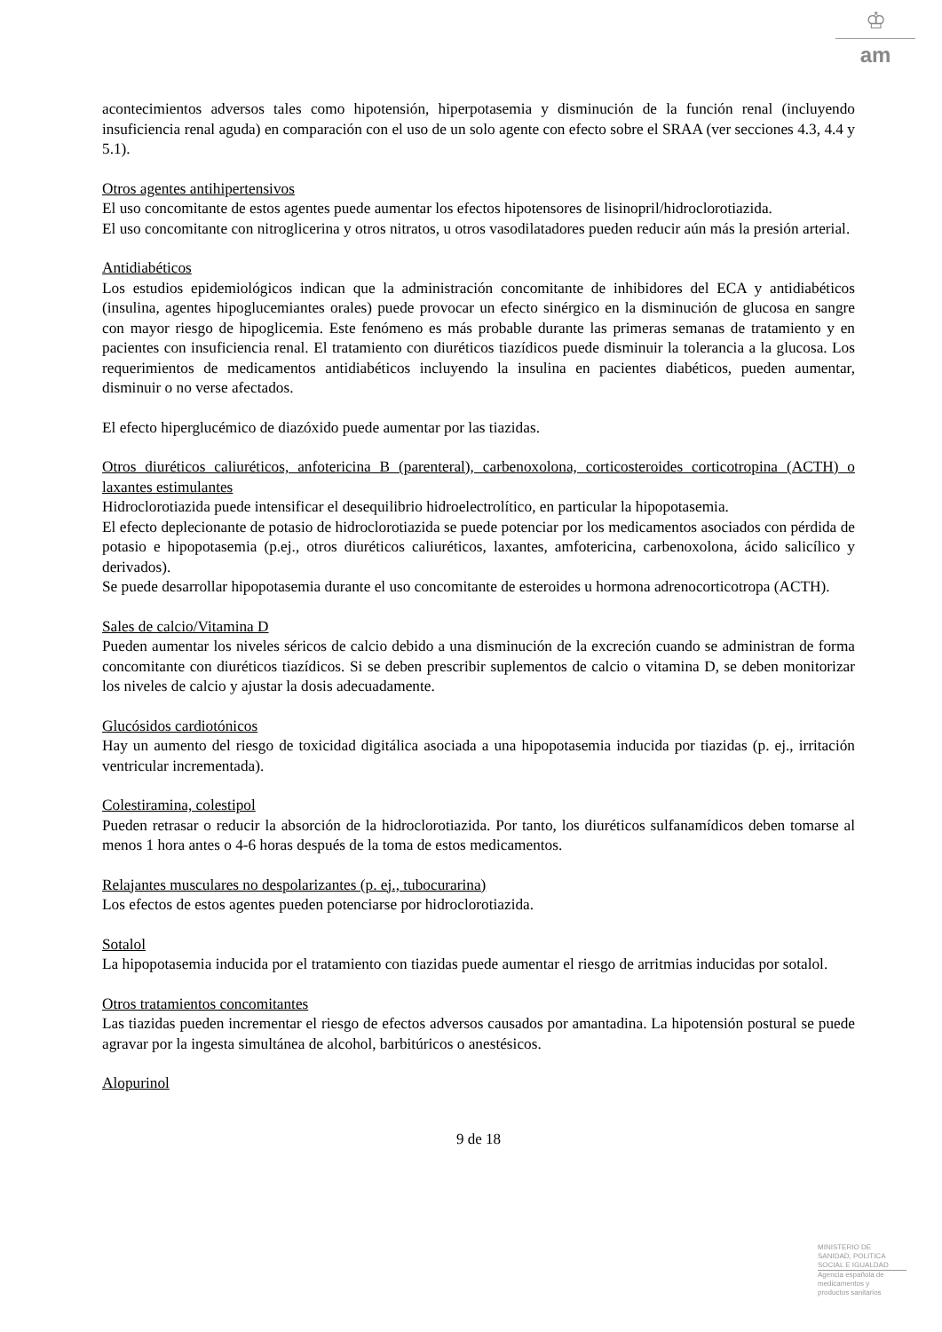♔
am
acontecimientos adversos tales como hipotensión, hiperpotasemia y disminución de la función renal (incluyendo insuficiencia renal aguda) en comparación con el uso de un solo agente con efecto sobre el SRAA (ver secciones 4.3, 4.4 y 5.1).
Otros agentes antihipertensivos
El uso concomitante de estos agentes puede aumentar los efectos hipotensores de lisinopril/hidroclorotiazida.
El uso concomitante con nitroglicerina y otros nitratos, u otros vasodilatadores pueden reducir aún más la presión arterial.
Antidiabéticos
Los estudios epidemiológicos indican que la administración concomitante de inhibidores del ECA y antidiabéticos (insulina, agentes hipoglucemiantes orales) puede provocar un efecto sinérgico en la disminución de glucosa en sangre con mayor riesgo de hipoglicemia. Este fenómeno es más probable durante las primeras semanas de tratamiento y en pacientes con insuficiencia renal. El tratamiento con diuréticos tiazídicos puede disminuir la tolerancia a la glucosa. Los requerimientos de medicamentos antidiabéticos incluyendo la insulina en pacientes diabéticos, pueden aumentar, disminuir o no verse afectados.
El efecto hiperglucémico de diazóxido puede aumentar por las tiazidas.
Otros diuréticos caliuréticos, anfotericina B (parenteral), carbenoxolona, corticosteroides corticotropina (ACTH) o laxantes estimulantes
Hidroclorotiazida puede intensificar el desequilibrio hidroelectrolítico, en particular la hipopotasemia.
El efecto deplecionante de potasio de hidroclorotiazida se puede potenciar por los medicamentos asociados con pérdida de potasio e hipopotasemia (p.ej., otros diuréticos caliuréticos, laxantes, amfotericina, carbenoxolona, ácido salicílico y derivados).
Se puede desarrollar hipopotasemia durante el uso concomitante de esteroides u hormona adrenocorticotropa (ACTH).
Sales de calcio/Vitamina D
Pueden aumentar los niveles séricos de calcio debido a una disminución de la excreción cuando se administran de forma concomitante con diuréticos tiazídicos. Si se deben prescribir suplementos de calcio o vitamina D, se deben monitorizar los niveles de calcio y ajustar la dosis adecuadamente.
Glucósidos cardiotónicos
Hay un aumento del riesgo de toxicidad digitálica asociada a una hipopotasemia inducida por tiazidas (p. ej., irritación ventricular incrementada).
Colestiramina, colestipol
Pueden retrasar o reducir la absorción de la hidroclorotiazida. Por tanto, los diuréticos sulfanamídicos deben tomarse al menos 1 hora antes o 4-6 horas después de la toma de estos medicamentos.
Relajantes musculares no despolarizantes (p. ej., tubocurarina)
Los efectos de estos agentes pueden potenciarse por hidroclorotiazida.
Sotalol
La hipopotasemia inducida por el tratamiento con tiazidas puede aumentar el riesgo de arritmias inducidas por sotalol.
Otros tratamientos concomitantes
Las tiazidas pueden incrementar el riesgo de efectos adversos causados por amantadina. La hipotensión postural se puede agravar por la ingesta simultánea de alcohol, barbitúricos o anestésicos.
Alopurinol
9 de 18
MINISTERIO DE
SANIDAD, POLITICA
SOCIAL E IGUALDAD
Agencia española de
medicamentos y
productos sanitarios